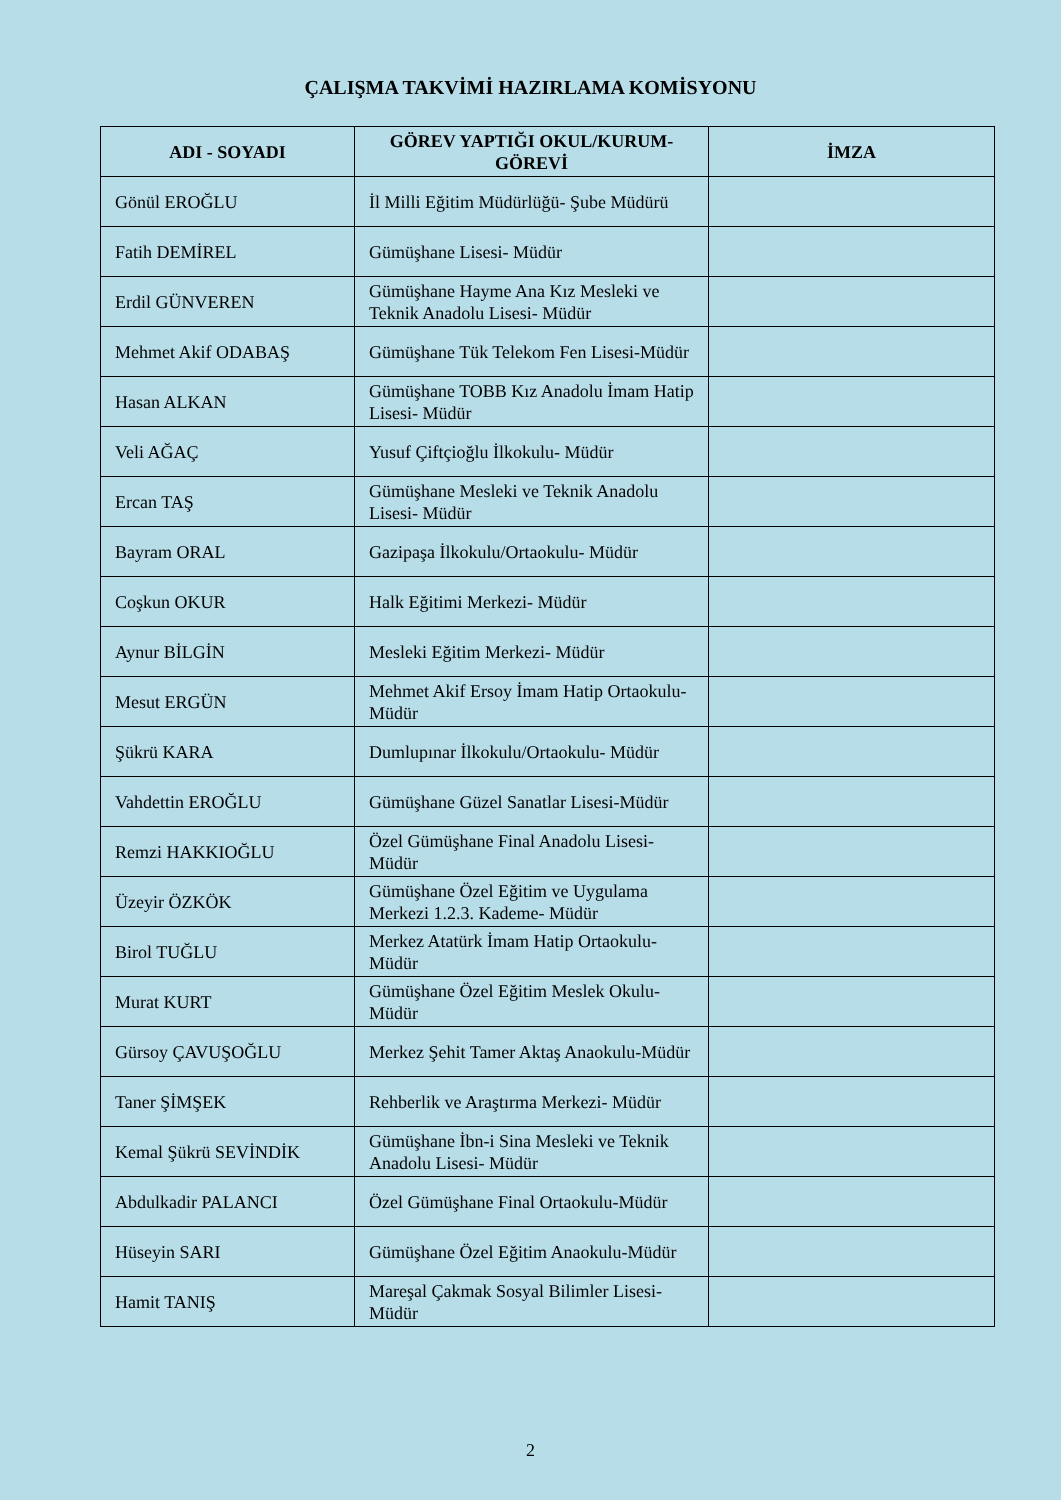ÇALIŞMA TAKVİMİ HAZIRLAMA KOMİSYONU
| ADI - SOYADI | GÖREV YAPTIĞI OKUL/KURUM-GÖREVİ | İMZA |
| --- | --- | --- |
| Gönül EROĞLU | İl Milli Eğitim Müdürlüğü- Şube Müdürü | |
| Fatih DEMİREL | Gümüşhane Lisesi- Müdür | |
| Erdil GÜNVEREN | Gümüşhane Hayme Ana Kız Mesleki ve Teknik Anadolu Lisesi- Müdür | |
| Mehmet Akif ODABAŞ | Gümüşhane Tük Telekom Fen Lisesi-Müdür | |
| Hasan ALKAN | Gümüşhane TOBB Kız Anadolu İmam Hatip Lisesi- Müdür | |
| Veli AĞAÇ | Yusuf Çiftçioğlu İlkokulu- Müdür | |
| Ercan TAŞ | Gümüşhane Mesleki ve Teknik Anadolu Lisesi- Müdür | |
| Bayram ORAL | Gazipaşa İlkokulu/Ortaokulu- Müdür | |
| Coşkun OKUR | Halk Eğitimi Merkezi- Müdür | |
| Aynur BİLGİN | Mesleki Eğitim Merkezi- Müdür | |
| Mesut ERGÜN | Mehmet Akif Ersoy İmam Hatip Ortaokulu- Müdür | |
| Şükrü KARA | Dumlupınar İlkokulu/Ortaokulu- Müdür | |
| Vahdettin EROĞLU | Gümüşhane Güzel Sanatlar Lisesi-Müdür | |
| Remzi HAKKIOĞLU | Özel Gümüşhane Final Anadolu Lisesi-Müdür | |
| Üzeyir ÖZKÖK | Gümüşhane Özel Eğitim ve Uygulama Merkezi 1.2.3. Kademe- Müdür | |
| Birol TUĞLU | Merkez Atatürk İmam Hatip Ortaokulu-Müdür | |
| Murat KURT | Gümüşhane Özel Eğitim Meslek Okulu-Müdür | |
| Gürsoy ÇAVUŞOĞLU | Merkez Şehit Tamer Aktaş Anaokulu-Müdür | |
| Taner ŞİMŞEK | Rehberlik ve Araştırma Merkezi- Müdür | |
| Kemal Şükrü SEVİNDİK | Gümüşhane İbn-i Sina Mesleki ve Teknik Anadolu Lisesi- Müdür | |
| Abdulkadir PALANCI | Özel Gümüşhane Final Ortaokulu-Müdür | |
| Hüseyin SARI | Gümüşhane Özel Eğitim Anaokulu-Müdür | |
| Hamit TANIŞ | Mareşal Çakmak Sosyal Bilimler Lisesi-Müdür | |
2